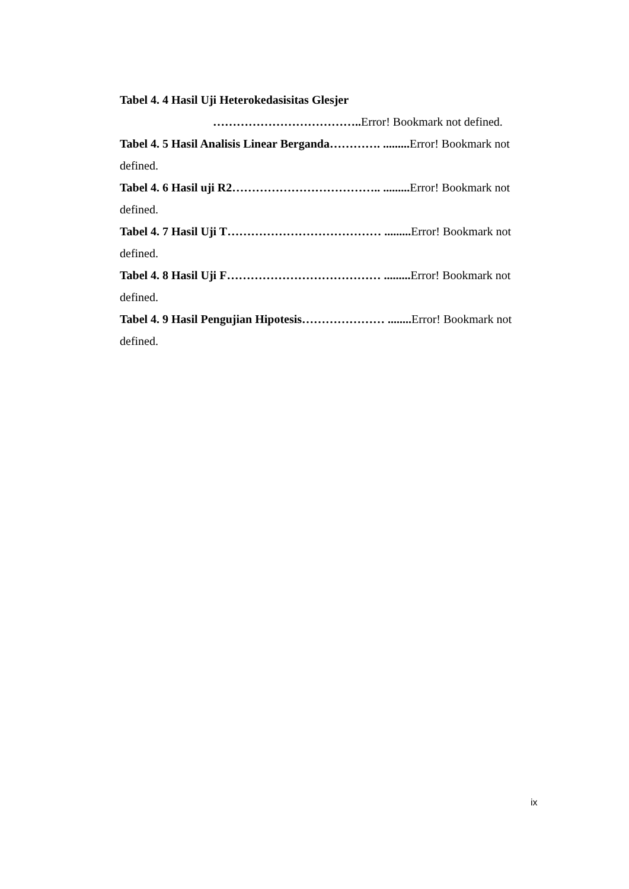Tabel 4. 4 Hasil Uji Heterokedasisitas Glesjer
……………………………….. Error! Bookmark not defined.
Tabel 4. 5 Hasil Analisis Linear Berganda…………. ......... Error! Bookmark not defined.
Tabel 4. 6 Hasil uji R2……………………………….. ......... Error! Bookmark not defined.
Tabel 4. 7 Hasil Uji T………………………………… ......... Error! Bookmark not defined.
Tabel 4. 8 Hasil Uji F………………………………… ......... Error! Bookmark not defined.
Tabel 4. 9 Hasil Pengujian Hipotesis………………… ........ Error! Bookmark not defined.
ix